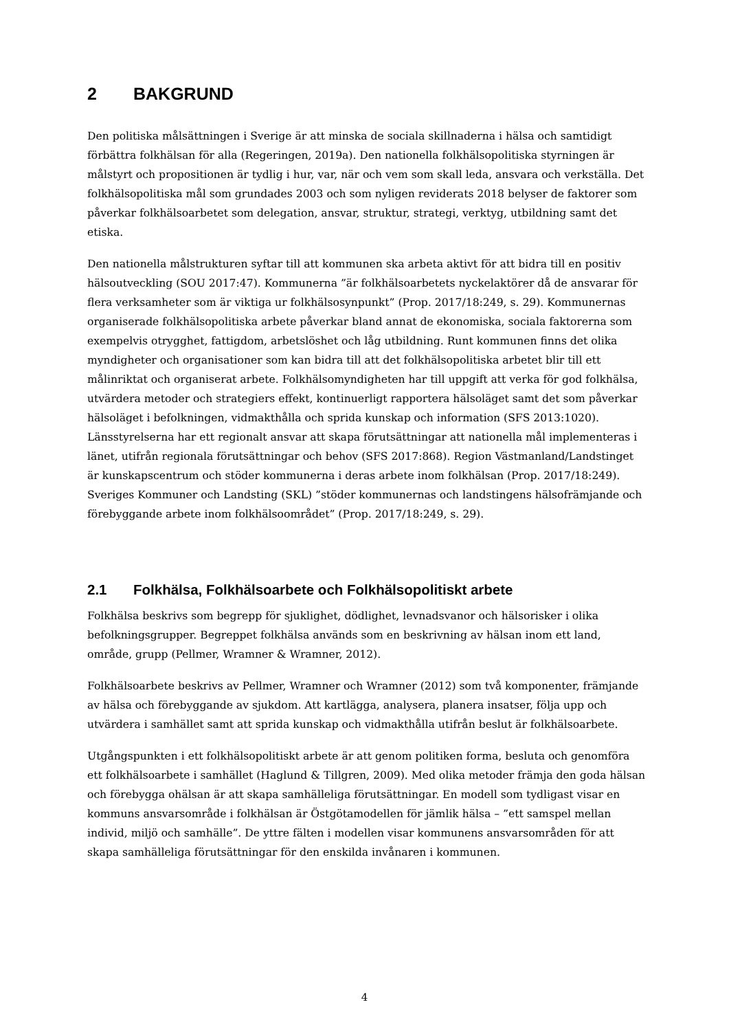2 BAKGRUND
Den politiska målsättningen i Sverige är att minska de sociala skillnaderna i hälsa och samtidigt förbättra folkhälsan för alla (Regeringen, 2019a). Den nationella folkhälsopolitiska styrningen är målstyrt och propositionen är tydlig i hur, var, när och vem som skall leda, ansvara och verkställa. Det folkhälsopolitiska mål som grundades 2003 och som nyligen reviderats 2018 belyser de faktorer som påverkar folkhälsoarbetet som delegation, ansvar, struktur, strategi, verktyg, utbildning samt det etiska.
Den nationella målstrukturen syftar till att kommunen ska arbeta aktivt för att bidra till en positiv hälsoutveckling (SOU 2017:47). Kommunerna ”är folkhälsoarbetets nyckelaktörer då de ansvarar för flera verksamheter som är viktiga ur folkhälsosynpunkt” (Prop. 2017/18:249, s. 29). Kommunernas organiserade folkhälsopolitiska arbete påverkar bland annat de ekonomiska, sociala faktorerna som exempelvis otrygghet, fattigdom, arbetslöshet och låg utbildning. Runt kommunen finns det olika myndigheter och organisationer som kan bidra till att det folkhälsopolitiska arbetet blir till ett målinriktat och organiserat arbete. Folkhälsomyndigheten har till uppgift att verka för god folkhälsa, utvärdera metoder och strategiers effekt, kontinuerligt rapportera hälsoläget samt det som påverkar hälsoläget i befolkningen, vidmakthålla och sprida kunskap och information (SFS 2013:1020). Länsstyrelserna har ett regionalt ansvar att skapa förutsättningar att nationella mål implementeras i länet, utifrån regionala förutsättningar och behov (SFS 2017:868). Region Västmanland/Landstinget är kunskapscentrum och stöder kommunerna i deras arbete inom folkhälsan (Prop. 2017/18:249). Sveriges Kommuner och Landsting (SKL) ”stöder kommunernas och landstingens hälsofrämjande och förebyggande arbete inom folkhälsoområdet” (Prop. 2017/18:249, s. 29).
2.1 Folkhälsa, Folkhälsoarbete och Folkhälsopolitiskt arbete
Folkhälsa beskrivs som begrepp för sjuklighet, dödlighet, levnadsvanor och hälsorisker i olika befolkningsgrupper. Begreppet folkhälsa används som en beskrivning av hälsan inom ett land, område, grupp (Pellmer, Wramner & Wramner, 2012).
Folkhälsoarbete beskrivs av Pellmer, Wramner och Wramner (2012) som två komponenter, främjande av hälsa och förebyggande av sjukdom. Att kartlägga, analysera, planera insatser, följa upp och utvärdera i samhället samt att sprida kunskap och vidmakthålla utifrån beslut är folkhälsoarbete.
Utgångspunkten i ett folkhälsopolitiskt arbete är att genom politiken forma, besluta och genomföra ett folkhälsoarbete i samhället (Haglund & Tillgren, 2009). Med olika metoder främja den goda hälsan och förebygga ohälsan är att skapa samhälleliga förutsättningar. En modell som tydligast visar en kommuns ansvarsområde i folkhälsan är Östgötamodellen för jämlik hälsa – ”ett samspel mellan individ, miljö och samhälle”. De yttre fälten i modellen visar kommunens ansvarsområden för att skapa samhälleliga förutsättningar för den enskilda invånaren i kommunen.
4